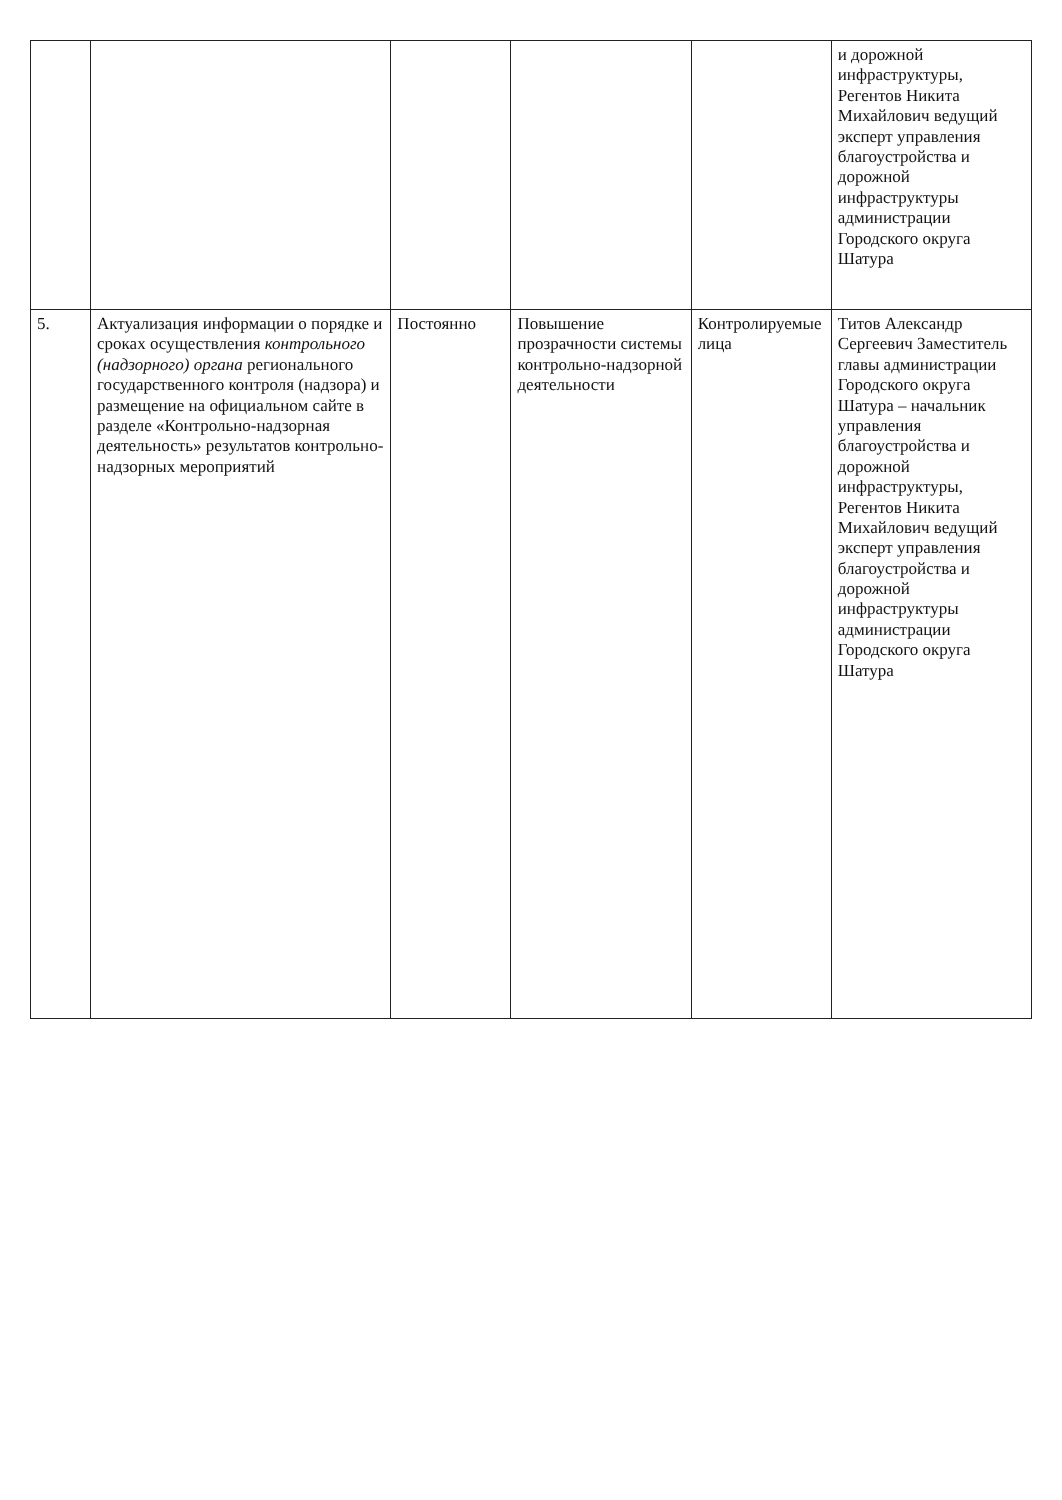| | | | | | и дорожной инфраструктуры, Регентов Никита Михайлович ведущий эксперт управления благоустройства и дорожной инфраструктуры администрации Городского округа Шатура |
| 5. | Актуализация информации о порядке и сроках осуществления контрольного (надзорного) органа регионального государственного контроля (надзора) и размещение на официальном сайте в разделе «Контрольно-надзорная деятельность» результатов контрольно-надзорных мероприятий | Постоянно | Повышение прозрачности системы контрольно-надзорной деятельности | Контролируемые лица | Титов Александр Сергеевич Заместитель главы администрации Городского округа Шатура – начальник управления благоустройства и дорожной инфраструктуры, Регентов Никита Михайлович ведущий эксперт управления благоустройства и дорожной инфраструктуры администрации Городского округа Шатура |